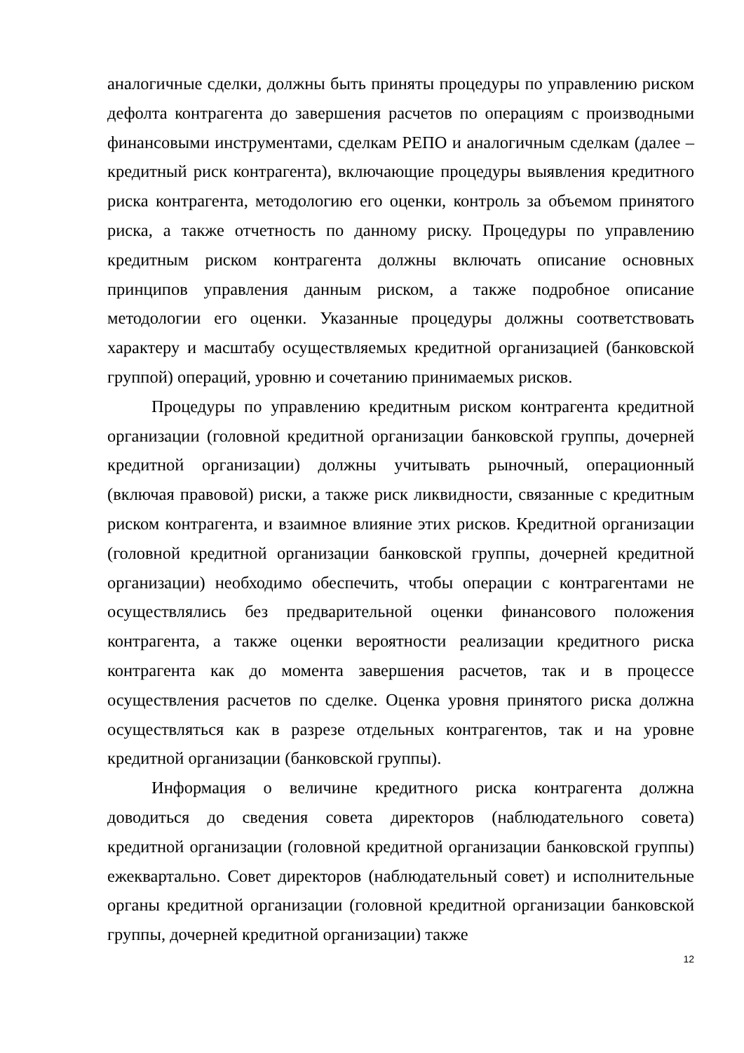аналогичные сделки, должны быть приняты процедуры по управлению риском дефолта контрагента до завершения расчетов по операциям с производными финансовыми инструментами, сделкам РЕПО и аналогичным сделкам (далее – кредитный риск контрагента), включающие процедуры выявления кредитного риска контрагента, методологию его оценки, контроль за объемом принятого риска, а также отчетность по данному риску. Процедуры по управлению кредитным риском контрагента должны включать описание основных принципов управления данным риском, а также подробное описание методологии его оценки. Указанные процедуры должны соответствовать характеру и масштабу осуществляемых кредитной организацией (банковской группой) операций, уровню и сочетанию принимаемых рисков.
Процедуры по управлению кредитным риском контрагента кредитной организации (головной кредитной организации банковской группы, дочерней кредитной организации) должны учитывать рыночный, операционный (включая правовой) риски, а также риск ликвидности, связанные с кредитным риском контрагента, и взаимное влияние этих рисков. Кредитной организации (головной кредитной организации банковской группы, дочерней кредитной организации) необходимо обеспечить, чтобы операции с контрагентами не осуществлялись без предварительной оценки финансового положения контрагента, а также оценки вероятности реализации кредитного риска контрагента как до момента завершения расчетов, так и в процессе осуществления расчетов по сделке. Оценка уровня принятого риска должна осуществляться как в разрезе отдельных контрагентов, так и на уровне кредитной организации (банковской группы).
Информация о величине кредитного риска контрагента должна доводиться до сведения совета директоров (наблюдательного совета) кредитной организации (головной кредитной организации банковской группы) ежеквартально. Совет директоров (наблюдательный совет) и исполнительные органы кредитной организации (головной кредитной организации банковской группы, дочерней кредитной организации) также
12